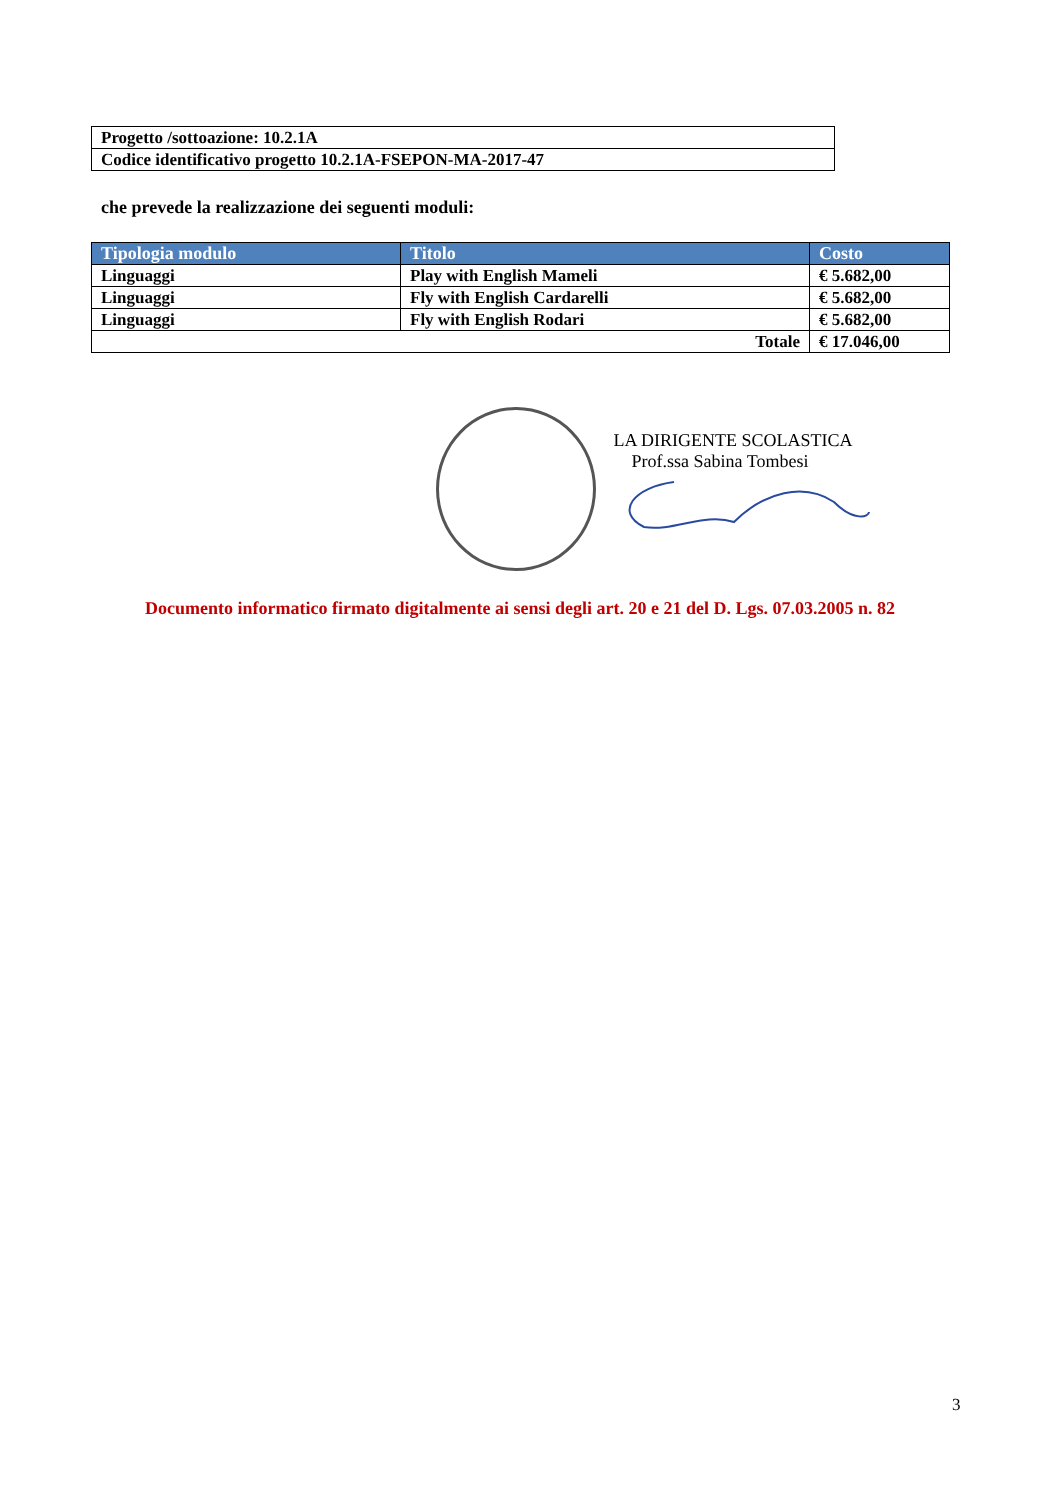| Progetto /sottoazione: 10.2.1A |
| Codice identificativo progetto 10.2.1A-FSEPON-MA-2017-47 |
che prevede la realizzazione dei seguenti moduli:
| Tipologia modulo | Titolo | Costo |
| --- | --- | --- |
| Linguaggi | Play with English Mameli | € 5.682,00 |
| Linguaggi | Fly with English Cardarelli | € 5.682,00 |
| Linguaggi | Fly with English Rodari | € 5.682,00 |
| Totale | | € 17.046,00 |
LA DIRIGENTE SCOLASTICA
Prof.ssa Sabina Tombesi
Documento informatico firmato digitalmente ai sensi degli art. 20 e 21 del D. Lgs. 07.03.2005 n. 82
3